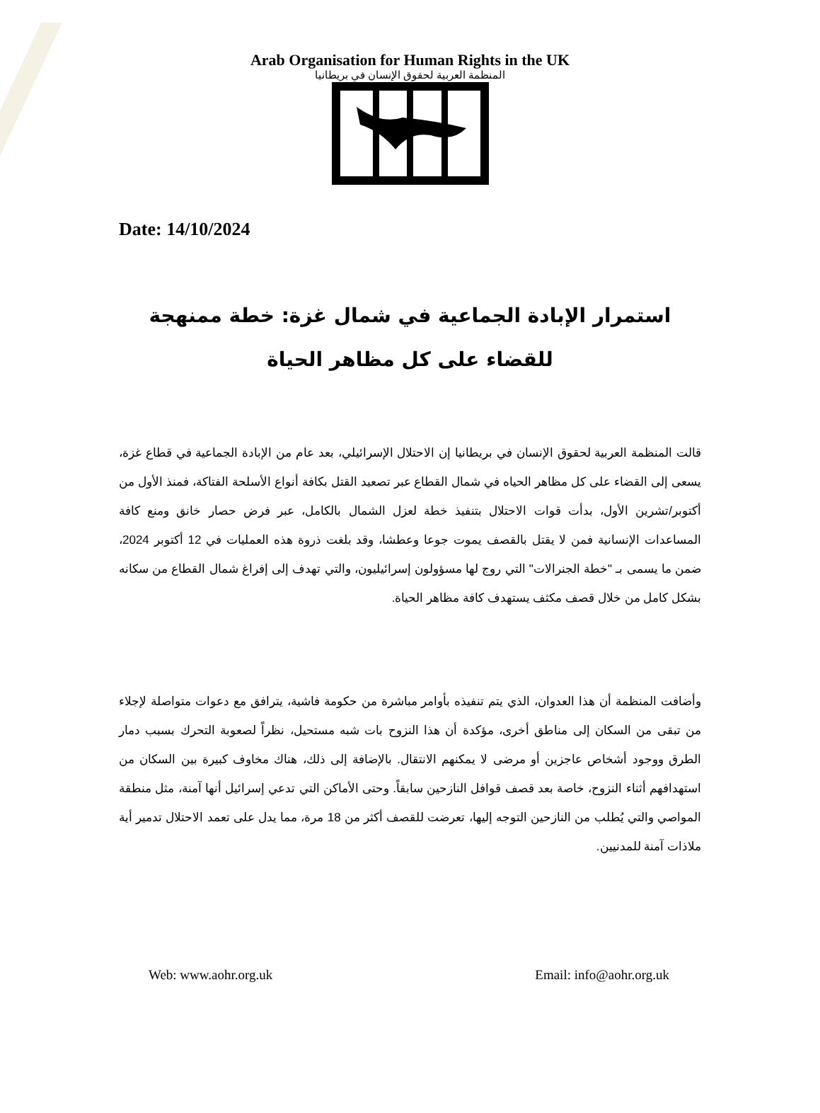Arab Organisation for Human Rights in the UK
المنظمة العربية لحقوق الإنسان في بريطانيا
Date: 14/10/2024
استمرار الإبادة الجماعية في شمال غزة: خطة ممنهجة للقضاء على كل مظاهر الحياة
قالت المنظمة العربية لحقوق الإنسان في بريطانيا إن الاحتلال الإسرائيلي، بعد عام من الإبادة الجماعية في قطاع غزة، يسعى إلى القضاء على كل مظاهر الحياه في شمال القطاع عبر تصعيد القتل بكافة أنواع الأسلحة الفتاكة، فمنذ الأول من أكتوبر/تشرين الأول، بدأت قوات الاحتلال بتنفيذ خطة لعزل الشمال بالكامل، عبر فرض حصار خانق ومنع كافة المساعدات الإنسانية فمن لا يقتل بالقصف يموت جوعا وعطشا، وقد بلغت ذروة هذه العمليات في 12 أكتوبر 2024، ضمن ما يسمى بـ "خطة الجنرالات" التي روج لها مسؤولون إسرائيليون، والتي تهدف إلى إفراغ شمال القطاع من سكانه بشكل كامل من خلال قصف مكثف يستهدف كافة مظاهر الحياة.
وأضافت المنظمة أن هذا العدوان، الذي يتم تنفيذه بأوامر مباشرة من حكومة فاشية، يترافق مع دعوات متواصلة لإجلاء من تبقى من السكان إلى مناطق أخرى، مؤكدة أن هذا النزوح بات شبه مستحيل، نظراً لصعوبة التحرك بسبب دمار الطرق ووجود أشخاص عاجزين أو مرضى لا يمكنهم الانتقال. بالإضافة إلى ذلك، هناك مخاوف كبيرة بين السكان من استهدافهم أثناء النزوح، خاصة بعد قصف قوافل النازحين سابقاً. وحتى الأماكن التي تدعي إسرائيل أنها آمنة، مثل منطقة المواصي والتي يُطلب من النازحين التوجه إليها، تعرضت للقصف أكثر من 18 مرة، مما يدل على تعمد الاحتلال تدمير أية ملاذات آمنة للمدنيين.
Web: www.aohr.org.uk Email: info@aohr.org.uk